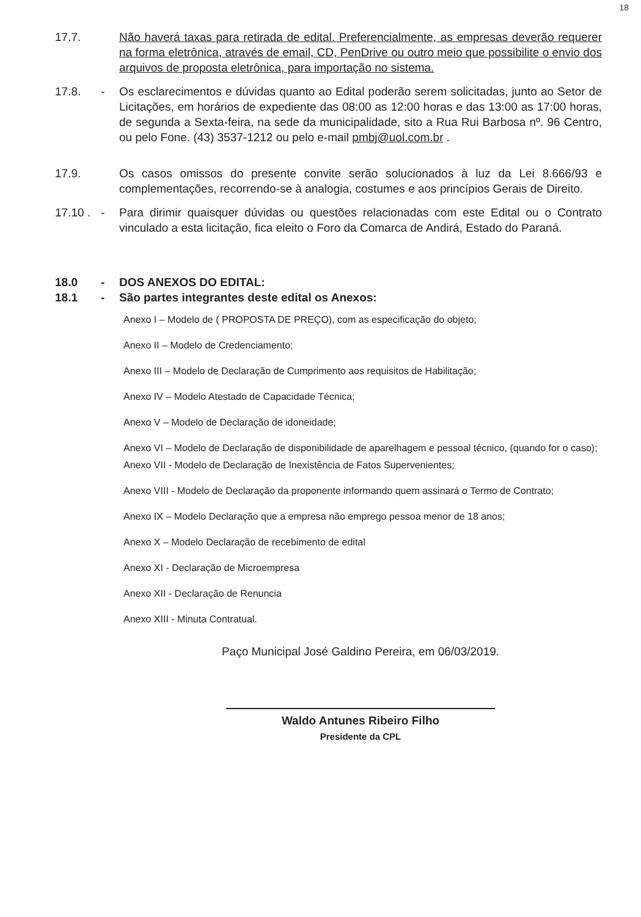18
17.7. Não haverá taxas para retirada de edital. Preferencialmente, as empresas deverão requerer na forma eletrônica, através de email, CD, PenDrive ou outro meio que possibilite o envio dos arquivos de proposta eletrônica, para importação no sistema.
17.8. - Os esclarecimentos e dúvidas quanto ao Edital poderão serem solicitadas, junto ao Setor de Licitações, em horários de expediente das 08:00 as 12:00 horas e das 13:00 as 17:00 horas, de segunda a Sexta-feira, na sede da municipalidade, sito a Rua Rui Barbosa nº. 96 Centro, ou pelo Fone. (43) 3537-1212 ou pelo e-mail pmbj@uol.com.br .
17.9. Os casos omissos do presente convite serão solucionados à luz da Lei 8.666/93 e complementações, recorrendo-se à analogia, costumes e aos princípios Gerais de Direito.
17.10 .
- Para dirimir quaisquer dúvidas ou questões relacionadas com este Edital ou o Contrato vinculado a esta licitação, fica eleito o Foro da Comarca de Andirá, Estado do Paraná.
18.0 - DOS ANEXOS DO EDITAL:
18.1 - São partes integrantes deste edital os Anexos:
Anexo I – Modelo de ( PROPOSTA DE PREÇO), com as especificação do objeto;
Anexo II – Modelo de Credenciamento;
Anexo III – Modelo de Declaração de Cumprimento aos requisitos de Habilitação;
Anexo IV – Modelo Atestado de Capacidade Técnica;
Anexo V – Modelo de Declaração de idoneidade;
Anexo VI – Modelo de Declaração de disponibilidade de aparelhagem e pessoal técnico, (quando for o caso);
Anexo VII - Modelo de Declaração de Inexistência de Fatos Supervenientes;
Anexo VIII - Modelo de Declaração da proponente informando quem assinará o Termo de Contrato;
Anexo IX – Modelo Declaração que a empresa não emprego pessoa menor de 18 anos;
Anexo X – Modelo Declaração de recebimento de edital
Anexo XI - Declaração de Microempresa
Anexo XII - Declaração de Renuncia
Anexo XIII - Minuta Contratual.
Paço Municipal José Galdino Pereira, em 06/03/2019.
Waldo Antunes Ribeiro Filho
Presidente da CPL